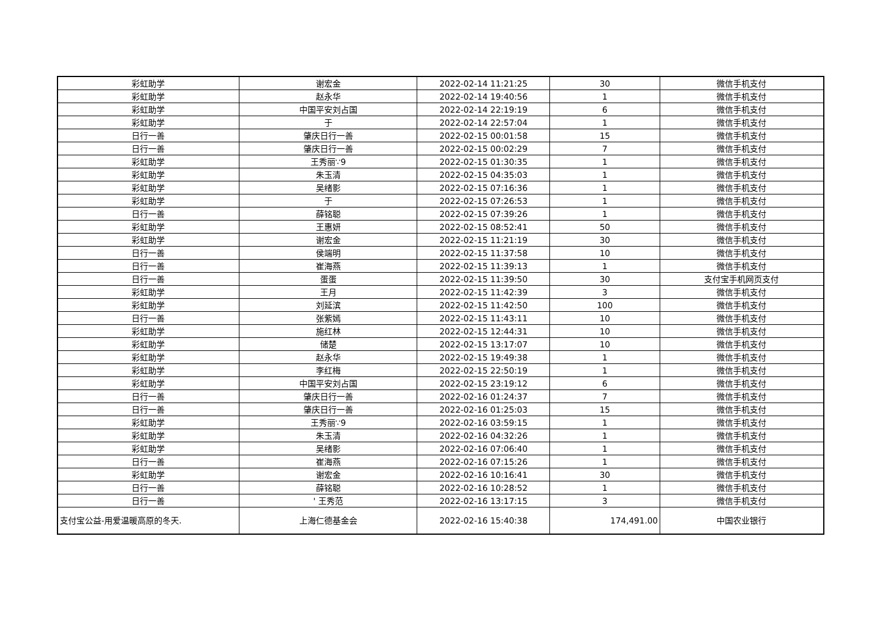| 彩虹助学 | 谢宏金 | 2022-02-14 11:21:25 | 30 | 微信手机支付 |
| 彩虹助学 | 赵永华 | 2022-02-14 19:40:56 | 1 | 微信手机支付 |
| 彩虹助学 | 中国平安刘占国 | 2022-02-14 22:19:19 | 6 | 微信手机支付 |
| 彩虹助学 | 于 | 2022-02-14 22:57:04 | 1 | 微信手机支付 |
| 日行一善 | 肇庆日行一善 | 2022-02-15 00:01:58 | 15 | 微信手机支付 |
| 日行一善 | 肇庆日行一善 | 2022-02-15 00:02:29 | 7 | 微信手机支付 |
| 彩虹助学 | 王秀丽∵9 | 2022-02-15 01:30:35 | 1 | 微信手机支付 |
| 彩虹助学 | 朱玉清 | 2022-02-15 04:35:03 | 1 | 微信手机支付 |
| 彩虹助学 | 吴绪影 | 2022-02-15 07:16:36 | 1 | 微信手机支付 |
| 彩虹助学 | 于 | 2022-02-15 07:26:53 | 1 | 微信手机支付 |
| 日行一善 | 薛铭聪 | 2022-02-15 07:39:26 | 1 | 微信手机支付 |
| 彩虹助学 | 王惠妍 | 2022-02-15 08:52:41 | 50 | 微信手机支付 |
| 彩虹助学 | 谢宏金 | 2022-02-15 11:21:19 | 30 | 微信手机支付 |
| 日行一善 | 侯端明 | 2022-02-15 11:37:58 | 10 | 微信手机支付 |
| 日行一善 | 崔海燕 | 2022-02-15 11:39:13 | 1 | 微信手机支付 |
| 日行一善 | 蛋蛋 | 2022-02-15 11:39:50 | 30 | 支付宝手机网页支付 |
| 彩虹助学 | 王月 | 2022-02-15 11:42:39 | 3 | 微信手机支付 |
| 彩虹助学 | 刘延滨 | 2022-02-15 11:42:50 | 100 | 微信手机支付 |
| 日行一善 | 张紫嫣 | 2022-02-15 11:43:11 | 10 | 微信手机支付 |
| 彩虹助学 | 施红林 | 2022-02-15 12:44:31 | 10 | 微信手机支付 |
| 彩虹助学 | 储楚 | 2022-02-15 13:17:07 | 10 | 微信手机支付 |
| 彩虹助学 | 赵永华 | 2022-02-15 19:49:38 | 1 | 微信手机支付 |
| 彩虹助学 | 李红梅 | 2022-02-15 22:50:19 | 1 | 微信手机支付 |
| 彩虹助学 | 中国平安刘占国 | 2022-02-15 23:19:12 | 6 | 微信手机支付 |
| 日行一善 | 肇庆日行一善 | 2022-02-16 01:24:37 | 7 | 微信手机支付 |
| 日行一善 | 肇庆日行一善 | 2022-02-16 01:25:03 | 15 | 微信手机支付 |
| 彩虹助学 | 王秀丽∵9 | 2022-02-16 03:59:15 | 1 | 微信手机支付 |
| 彩虹助学 | 朱玉清 | 2022-02-16 04:32:26 | 1 | 微信手机支付 |
| 彩虹助学 | 吴绪影 | 2022-02-16 07:06:40 | 1 | 微信手机支付 |
| 日行一善 | 崔海燕 | 2022-02-16 07:15:26 | 1 | 微信手机支付 |
| 彩虹助学 | 谢宏金 | 2022-02-16 10:16:41 | 30 | 微信手机支付 |
| 日行一善 | 薛铭聪 | 2022-02-16 10:28:52 | 1 | 微信手机支付 |
| 日行一善 | ' 王秀范 | 2022-02-16 13:17:15 | 3 | 微信手机支付 |
| 支付宝公益-用爱温暖高原的冬天. | 上海仁德基金会 | 2022-02-16 15:40:38 | 174,491.00 | 中国农业银行 |